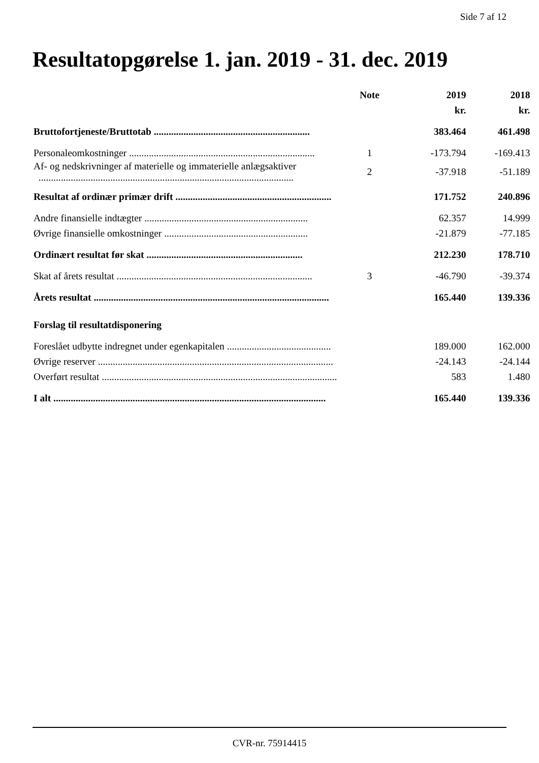Side 7 af 12
Resultatopgørelse 1. jan. 2019 - 31. dec. 2019
| | Note | 2019 | 2018 |
| --- | --- | --- | --- |
| | | kr. | kr. |
| Bruttofortjeneste/Bruttotab ............................................................... | | 383.464 | 461.498 |
| Personaleomkostninger ........................................................................... | 1 | -173.794 | -169.413 |
| Af- og nedskrivninger af materielle og immaterielle anlægsaktiver ....................................................................................................... | 2 | -37.918 | -51.189 |
| Resultat af ordinær primær drift ............................................................... | | 171.752 | 240.896 |
| Andre finansielle indtægter .................................................................. | | 62.357 | 14.999 |
| Øvrige finansielle omkostninger .......................................................... | | -21.879 | -77.185 |
| Ordinært resultat før skat ............................................................... | | 212.230 | 178.710 |
| Skat af årets resultat ............................................................................... | 3 | -46.790 | -39.374 |
| Årets resultat ............................................................................................... | | 165.440 | 139.336 |
| Forslag til resultatdisponering | | | |
| Foreslået udbytte indregnet under egenkapitalen .......................................... | | 189.000 | 162.000 |
| Øvrige reserver ............................................................................................... | | -24.143 | -24.144 |
| Overført resultat ............................................................................................... | | 583 | 1.480 |
| I alt .............................................................................................................. | | 165.440 | 139.336 |
CVR-nr. 75914415